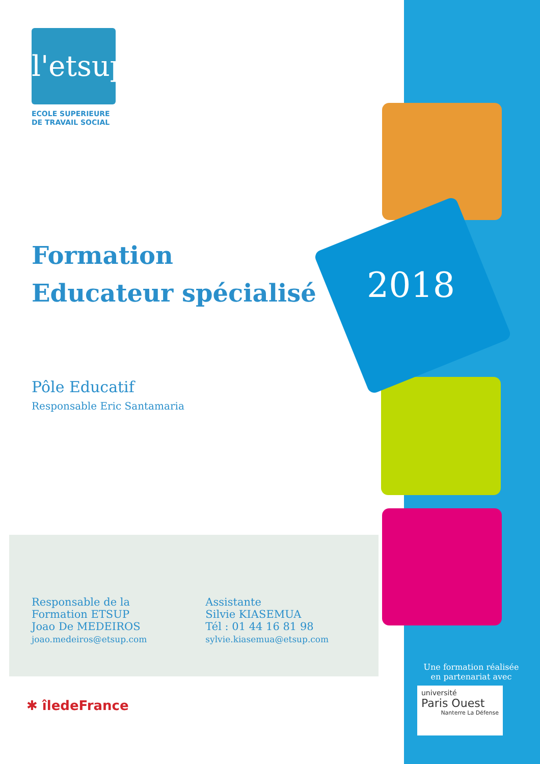2018
l'etsup
ECOLE SUPERIEURE
DE TRAVAIL SOCIAL
Formation
Educateur spécialisé
Pôle Educatif
Responsable Eric Santamaria
Responsable de la
Formation ETSUP
Joao De MEDEIROS
joao.medeiros@etsup.com
Assistante
Silvie KIASEMUA
Tél : 01 44 16 81 98
sylvie.kiasemua@etsup.com
✱ îledeFrance
Une formation réalisée
en partenariat avec
université
Paris Ouest
Nanterre La Défense